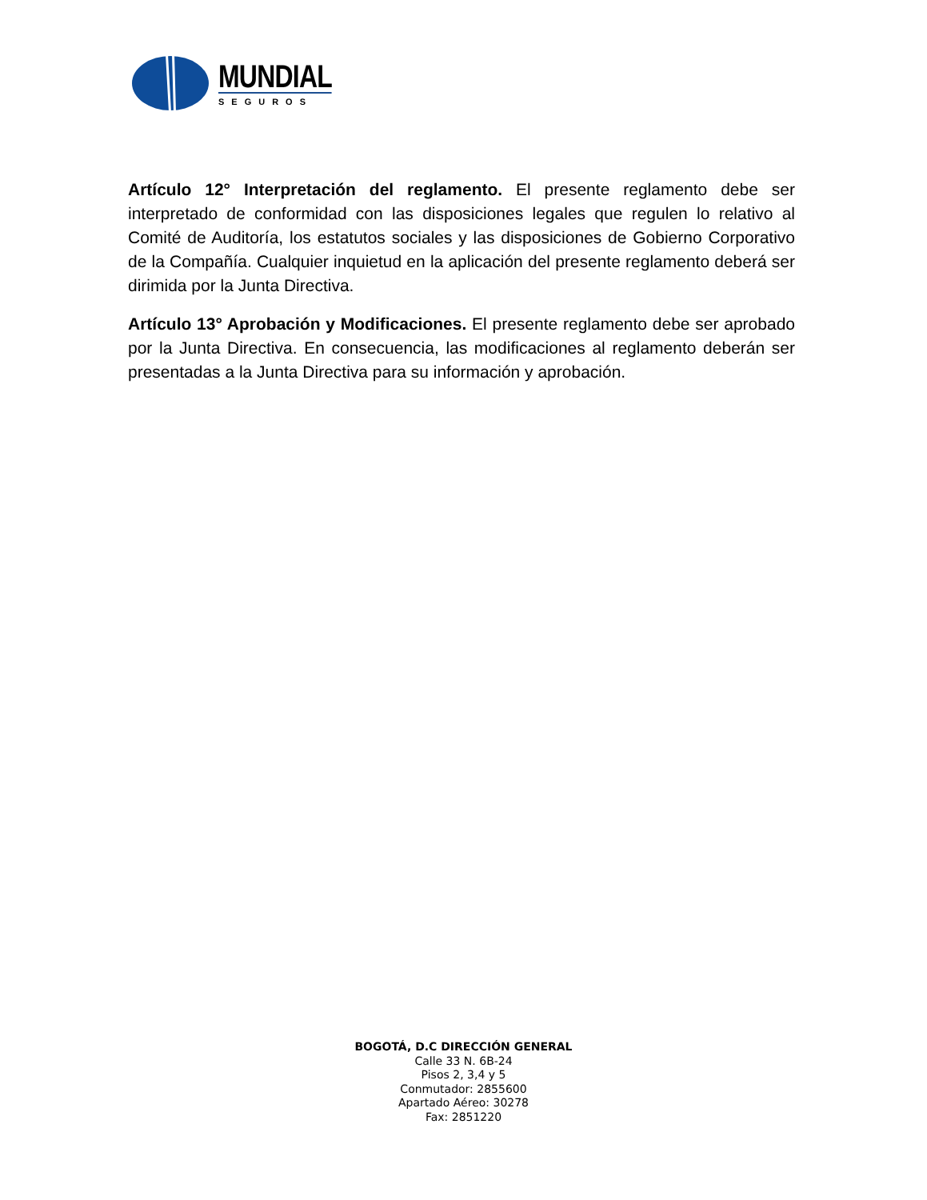MUNDIAL
SEGUROS
Artículo 12° Interpretación del reglamento. El presente reglamento debe ser interpretado de conformidad con las disposiciones legales que regulen lo relativo al Comité de Auditoría, los estatutos sociales y las disposiciones de Gobierno Corporativo de la Compañía. Cualquier inquietud en la aplicación del presente reglamento deberá ser dirimida por la Junta Directiva.
Artículo 13° Aprobación y Modificaciones. El presente reglamento debe ser aprobado por la Junta Directiva. En consecuencia, las modificaciones al reglamento deberán ser presentadas a la Junta Directiva para su información y aprobación.
BOGOTÁ, D.C DIRECCIÓN GENERAL
Calle 33 N. 6B-24
Pisos 2, 3,4 y 5
Conmutador: 2855600
Apartado Aéreo: 30278
Fax: 2851220